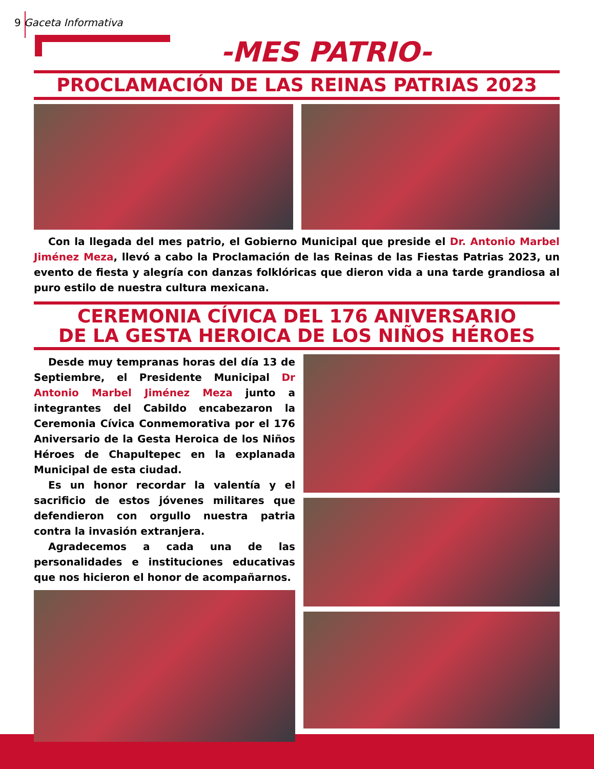9 Gaceta Informativa
-MES PATRIO-
PROCLAMACIÓN DE LAS REINAS PATRIAS 2023
Con la llegada del mes patrio, el Gobierno Municipal que preside el Dr. Antonio Marbel Jiménez Meza, llevó a cabo la Proclamación de las Reinas de las Fiestas Patrias 2023, un evento de fiesta y alegría con danzas folklóricas que dieron vida a una tarde grandiosa al puro estilo de nuestra cultura mexicana.
CEREMONIA CÍVICA DEL 176 ANIVERSARIO
DE LA GESTA HEROICA DE LOS NIÑOS HÉROES
Desde muy tempranas horas del día 13 de Septiembre, el Presidente Municipal Dr Antonio Marbel Jiménez Meza junto a integrantes del Cabildo encabezaron la Ceremonia Cívica Conmemorativa por el 176 Aniversario de la Gesta Heroica de los Niños Héroes de Chapultepec en la explanada Municipal de esta ciudad.
Es un honor recordar la valentía y el sacrificio de estos jóvenes militares que defendieron con orgullo nuestra patria contra la invasión extranjera.
Agradecemos a cada una de las personalidades e instituciones educativas que nos hicieron el honor de acompañarnos.